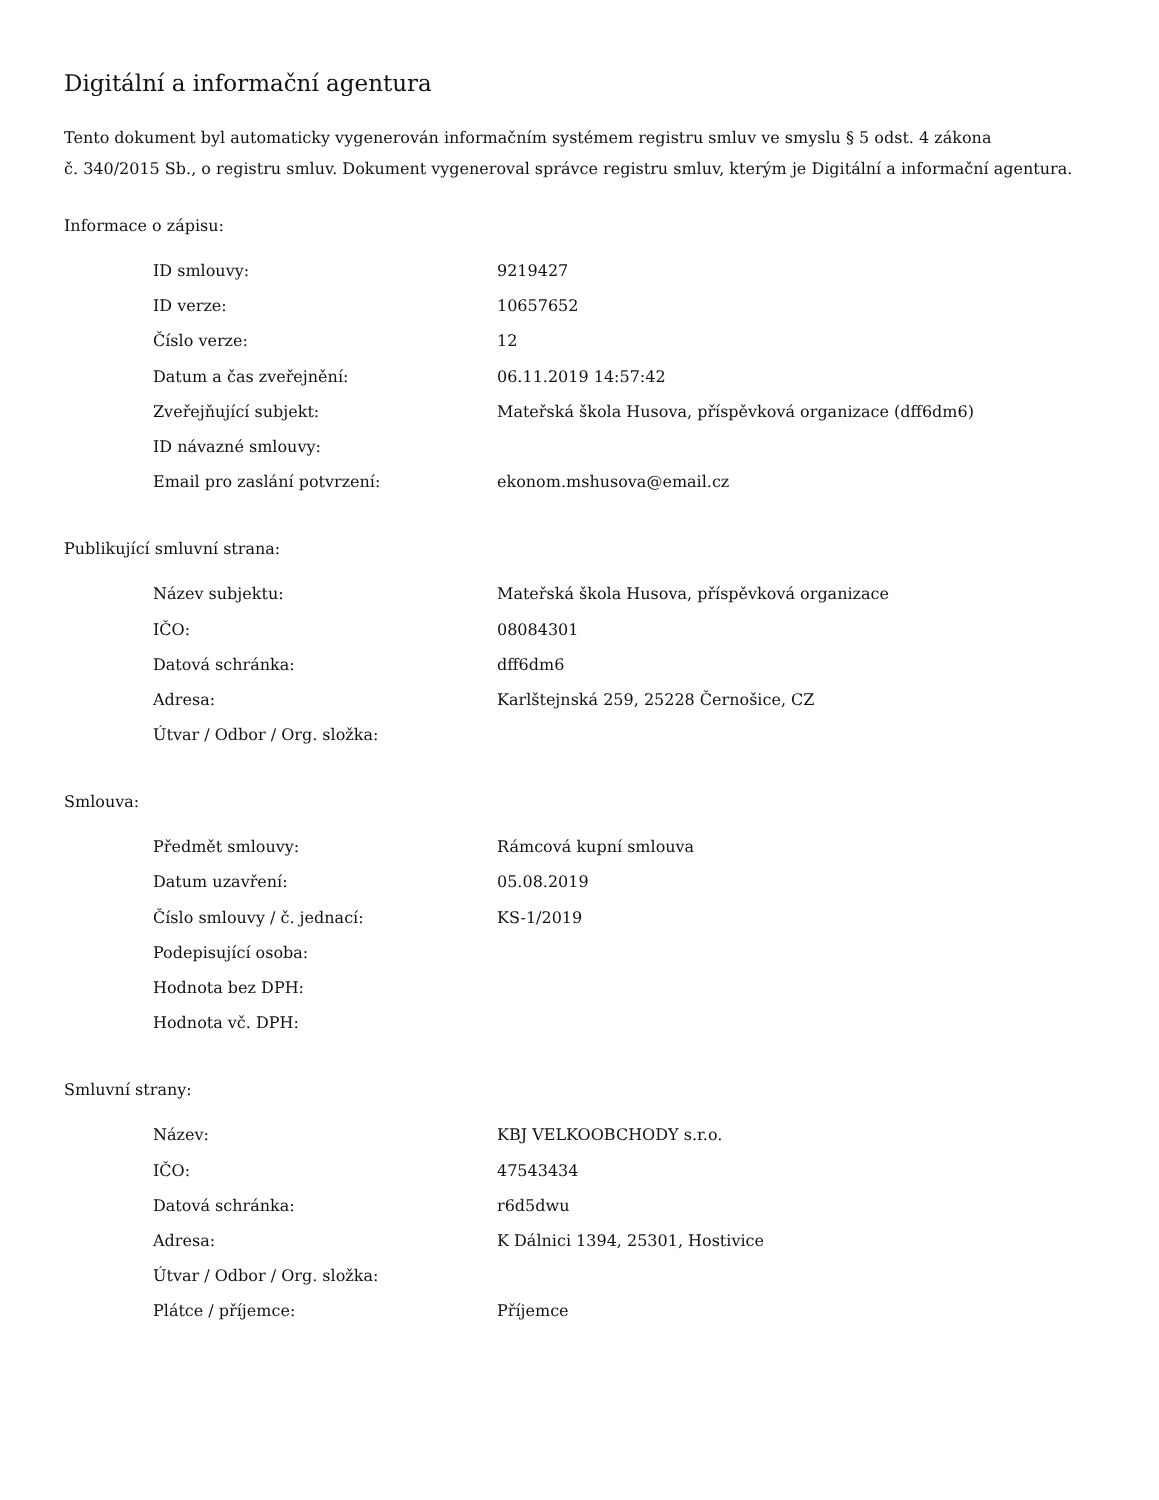Digitální a informační agentura
Tento dokument byl automaticky vygenerován informačním systémem registru smluv ve smyslu § 5 odst. 4 zákona
č. 340/2015 Sb., o registru smluv. Dokument vygeneroval správce registru smluv, kterým je Digitální a informační agentura.
Informace o zápisu:
| ID smlouvy: | 9219427 |
| ID verze: | 10657652 |
| Číslo verze: | 12 |
| Datum a čas zveřejnění: | 06.11.2019 14:57:42 |
| Zveřejňující subjekt: | Mateřská škola Husova, příspěvková organizace (dff6dm6) |
| ID návazné smlouvy: | |
| Email pro zaslání potvrzení: | ekonom.mshusova@email.cz |
Publikující smluvní strana:
| Název subjektu: | Mateřská škola Husova, příspěvková organizace |
| IČO: | 08084301 |
| Datová schránka: | dff6dm6 |
| Adresa: | Karlštejnská 259, 25228 Černošice, CZ |
| Útvar / Odbor / Org. složka: | |
Smlouva:
| Předmět smlouvy: | Rámcová kupní smlouva |
| Datum uzavření: | 05.08.2019 |
| Číslo smlouvy / č. jednací: | KS-1/2019 |
| Podepisující osoba: | |
| Hodnota bez DPH: | |
| Hodnota vč. DPH: | |
Smluvní strany:
| Název: | KBJ VELKOOBCHODY s.r.o. |
| IČO: | 47543434 |
| Datová schránka: | r6d5dwu |
| Adresa: | K Dálnici 1394, 25301, Hostivice |
| Útvar / Odbor / Org. složka: | |
| Plátce / příjemce: | Příjemce |